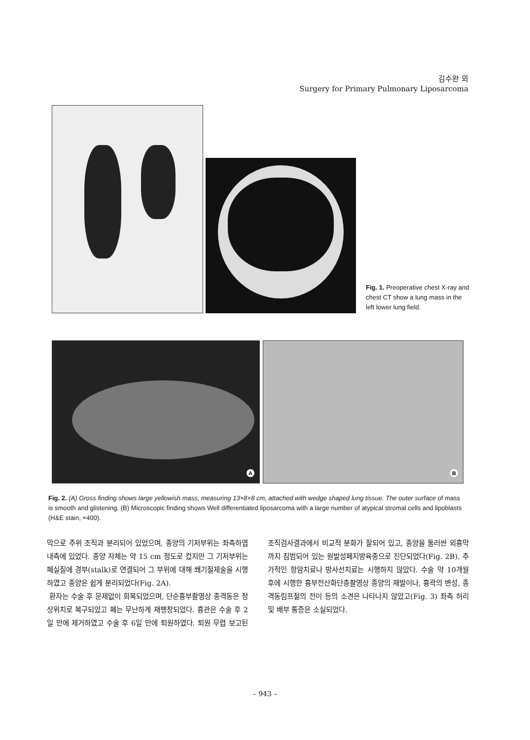김수완 외
Surgery for Primary Pulmonary Liposarcoma
Fig. 1. Preoperative chest X-ray and chest CT show a lung mass in the left lower lung field.
A
B
Fig. 2. (A) Gross finding shows large yellowish mass, measuring 13×8×8 cm, attached with wedge shaped lung tissue. The outer surface of mass is smooth and glistening. (B) Microscopic finding shows Well differentiated liposarcoma with a large number of atypical stromal cells and lipoblasts (H&E stain, ×400).
막으로 주위 조직과 분리되어 있었으며, 종양의 기저부위는 좌측하엽내측에 있었다. 종양 자체는 약 15 cm 정도로 컸지만 그 기저부위는 폐실질에 경부(stalk)로 연결되어 그 부위에 대해 쐐기절제술을 시행하였고 종양은 쉽게 분리되었다(Fig. 2A).
환자는 수술 후 문제없이 회복되었으며, 단순흉부촬영상 종격동은 정상위치로 복구되었고 폐는 무난하게 재팽창되었다. 흉관은 수술 후 2일 만에 제거하였고 수술 후 6일 만에 퇴원하였다. 퇴원 무렵 보고된 조직검사결과에서 비교적 분화가 잘되어 있고, 종양을 둘러싼 외흉막까지 침범되어 있는 원발성폐지방육종으로 진단되었다(Fig. 2B). 추가적인 항암치료나 방사선치료는 시행하지 않았다. 수술 약 10개월 후에 시행한 흉부전산화단층촬영상 종양의 재발이나, 흉곽의 변성, 종격동림프절의 전이 등의 소견은 나타나지 않았고(Fig. 3) 좌측 허리 및 배부 통증은 소실되었다.
– 943 –